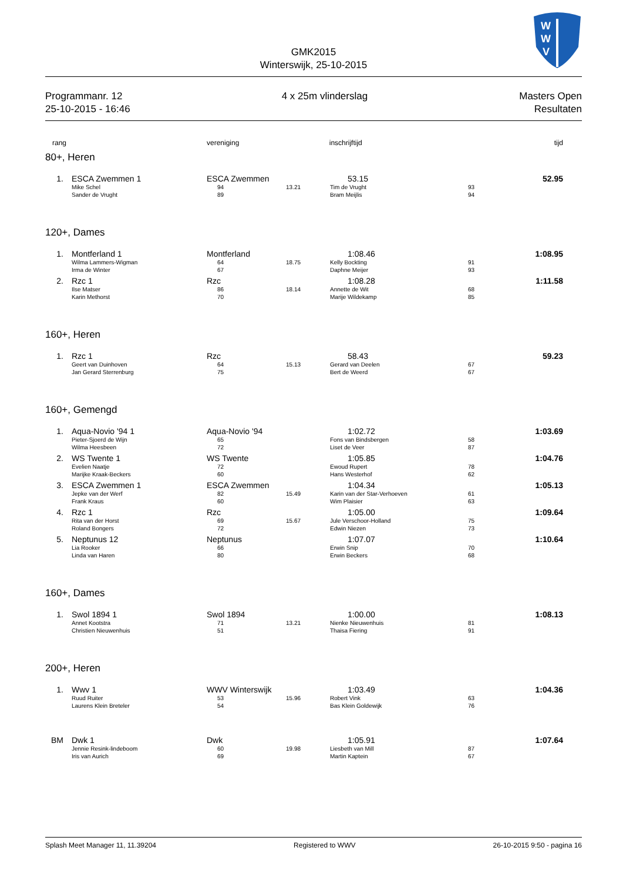W
W
V
GMK2015
Winterswijk, 25-10-2015
Programmanr. 12
25-10-2015 - 16:46
4 x 25m vlinderslag Masters Open
Resultaten
| rang | | vereniging inschrijftijd | | | | tijd |
| --- | --- | --- | --- | --- | --- | --- |
| 80+, Heren | | | | | | |
| 1. | ESCA Zwemmen 1 | ESCA Zwemmen | | 53.15 | | 52.95 |
| | Mike Schel Sander de Vrught | 94 89 | 13.21 | Tim de Vrught Bram Meijlis | 93 94 | |
| 120+, Dames | | | | | | |
| 1. | Montferland 1 | Montferland | | 1:08.46 | | 1:08.95 |
| | Wilma Lammers-Wigman Irma de Winter | 64 67 | 18.75 | Kelly Bockting Daphne Meijer | 91 93 | |
| 2. | Rzc 1 | Rzc | | 1:08.28 | | 1:11.58 |
| | Ilse Matser Karin Methorst | 86 70 | 18.14 | Annette de Wit Marije Wildekamp | 68 85 | |
| 160+, Heren | | | | | | |
| 1. | Rzc 1 | Rzc | | 58.43 | | 59.23 |
| | Geert van Duinhoven Jan Gerard Sterrenburg | 64 75 | 15.13 | Gerard van Deelen Bert de Weerd | 67 67 | |
| 160+, Gemengd | | | | | | |
| 1. | Aqua-Novio '94 1 | Aqua-Novio '94 | | 1:02.72 | | 1:03.69 |
| | Pieter-Sjoerd de Wijn Wilma Heesbeen | 65 72 | | Fons van Bindsbergen Liset de Veer | 58 87 | |
| 2. | WS Twente 1 | WS Twente | | 1:05.85 | | 1:04.76 |
| | Evelien Naatje Marijke Kraak-Beckers | 72 60 | | Ewoud Rupert Hans Westerhof | 78 62 | |
| 3. | ESCA Zwemmen 1 | ESCA Zwemmen | | 1:04.34 | | 1:05.13 |
| | Jepke van der Werf Frank Kraus | 82 60 | 15.49 | Karin van der Star-Verhoeven Wim Plaisier | 61 63 | |
| 4. | Rzc 1 | Rzc | | 1:05.00 | | 1:09.64 |
| | Rita van der Horst Roland Bongers | 69 72 | 15.67 | Jule Verschoor-Holland Edwin Niezen | 75 73 | |
| 5. | Neptunus 12 | Neptunus | | 1:07.07 | | 1:10.64 |
| | Lia Rooker Linda van Haren | 66 80 | | Erwin Snip Erwin Beckers | 70 68 | |
| 160+, Dames | | | | | | |
| 1. | Swol 1894 1 | Swol 1894 | | 1:00.00 | | 1:08.13 |
| | Annet Kootstra Christien Nieuwenhuis | 71 51 | 13.21 | Nienke Nieuwenhuis Thaisa Fiering | 81 91 | |
| 200+, Heren | | | | | | |
| 1. | Wwv 1 | WWV Winterswijk | | 1:03.49 | | 1:04.36 |
| | Ruud Ruiter Laurens Klein Breteler | 53 54 | 15.96 | Robert Vink Bas Klein Goldewijk | 63 76 | |
| BM | Dwk 1 | Dwk | | 1:05.91 | | 1:07.64 |
| | Jennie Resink-lindeboom Iris van Aurich | 60 69 | 19.98 | Liesbeth van Mill Martin Kaptein | 87 67 | |
Splash Meet Manager 11, 11.39204 Registered to WWV 26-10-2015 9:50 - pagina 16